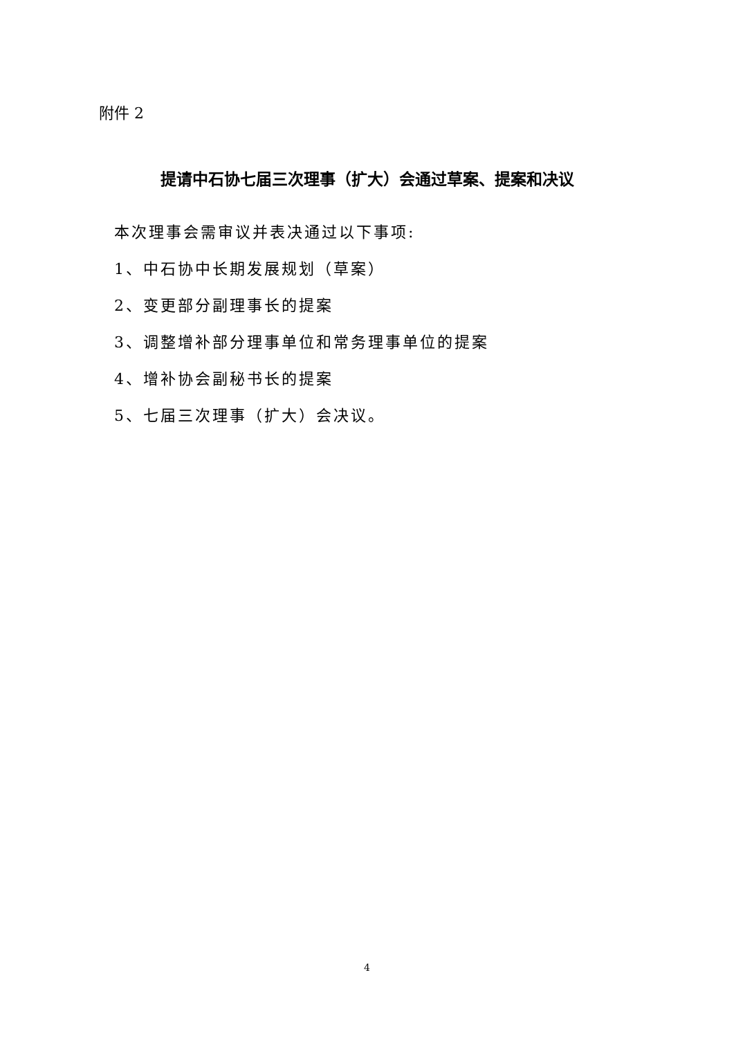附件 2
提请中石协七届三次理事（扩大）会通过草案、提案和决议
本次理事会需审议并表决通过以下事项:
1、中石协中长期发展规划（草案）
2、变更部分副理事长的提案
3、调整增补部分理事单位和常务理事单位的提案
4、增补协会副秘书长的提案
5、七届三次理事（扩大）会决议。
4